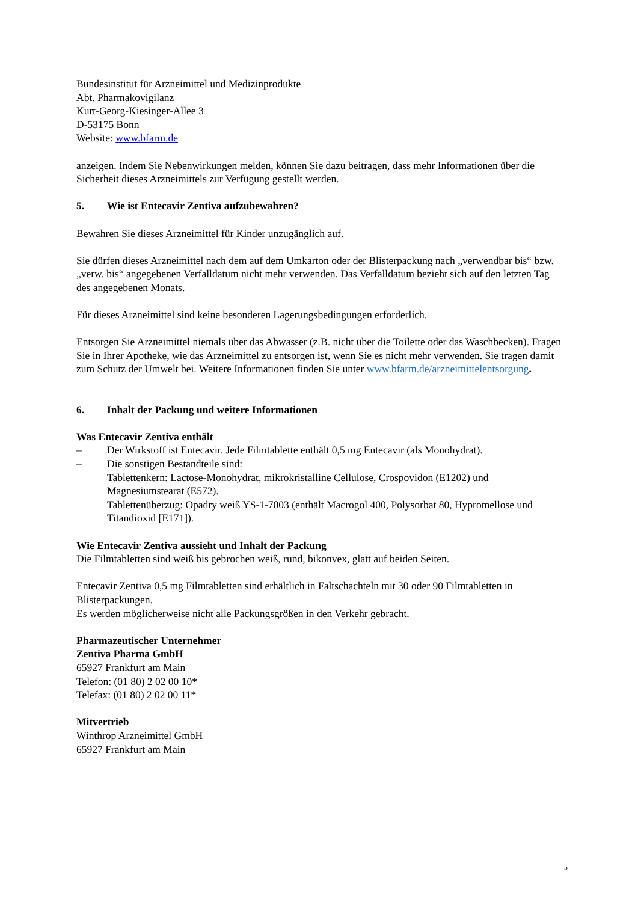Bundesinstitut für Arzneimittel und Medizinprodukte
Abt. Pharmakovigilanz
Kurt-Georg-Kiesinger-Allee 3
D-53175 Bonn
Website: www.bfarm.de
anzeigen. Indem Sie Nebenwirkungen melden, können Sie dazu beitragen, dass mehr Informationen über die Sicherheit dieses Arzneimittels zur Verfügung gestellt werden.
5. Wie ist Entecavir Zentiva aufzubewahren?
Bewahren Sie dieses Arzneimittel für Kinder unzugänglich auf.
Sie dürfen dieses Arzneimittel nach dem auf dem Umkarton oder der Blisterpackung nach „verwendbar bis“ bzw. „verw. bis“ angegebenen Verfalldatum nicht mehr verwenden. Das Verfalldatum bezieht sich auf den letzten Tag des angegebenen Monats.
Für dieses Arzneimittel sind keine besonderen Lagerungsbedingungen erforderlich.
Entsorgen Sie Arzneimittel niemals über das Abwasser (z.B. nicht über die Toilette oder das Waschbecken). Fragen Sie in Ihrer Apotheke, wie das Arzneimittel zu entsorgen ist, wenn Sie es nicht mehr verwenden. Sie tragen damit zum Schutz der Umwelt bei. Weitere Informationen finden Sie unter www.bfarm.de/arzneimittelentsorgung.
6. Inhalt der Packung und weitere Informationen
Was Entecavir Zentiva enthält
– Der Wirkstoff ist Entecavir. Jede Filmtablette enthält 0,5 mg Entecavir (als Monohydrat).
– Die sonstigen Bestandteile sind:
Tablettenkern: Lactose-Monohydrat, mikrokristalline Cellulose, Crospovidon (E1202) und Magnesiumstearat (E572).
Tablettenüberzug: Opadry weiß YS-1-7003 (enthält Macrogol 400, Polysorbat 80, Hypromellose und Titandioxid [E171]).
Wie Entecavir Zentiva aussieht und Inhalt der Packung
Die Filmtabletten sind weiß bis gebrochen weiß, rund, bikonvex, glatt auf beiden Seiten.
Entecavir Zentiva 0,5 mg Filmtabletten sind erhältlich in Faltschachteln mit 30 oder 90 Filmtabletten in Blisterpackungen.
Es werden möglicherweise nicht alle Packungsgrößen in den Verkehr gebracht.
Pharmazeutischer Unternehmer
Zentiva Pharma GmbH
65927 Frankfurt am Main
Telefon: (01 80) 2 02 00 10*
Telefax: (01 80) 2 02 00 11*
Mitvertrieb
Winthrop Arzneimittel GmbH
65927 Frankfurt am Main
5